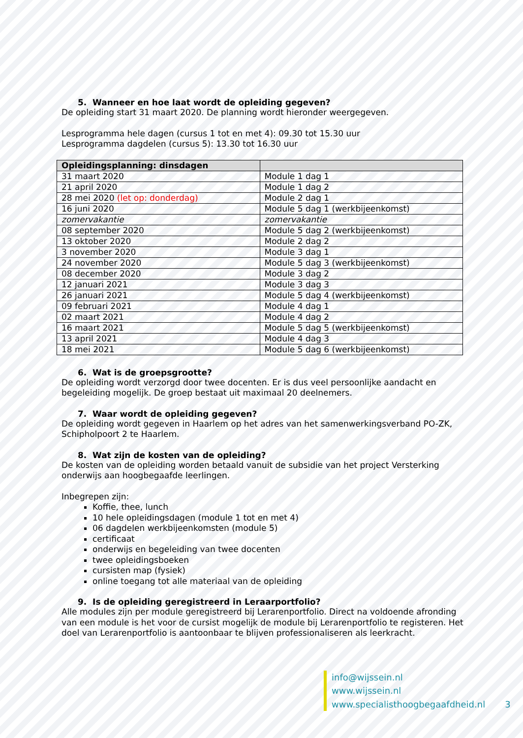5. Wanneer en hoe laat wordt de opleiding gegeven?
De opleiding start 31 maart 2020. De planning wordt hieronder weergegeven.
Lesprogramma hele dagen (cursus 1 tot en met 4): 09.30 tot 15.30 uur
Lesprogramma dagdelen (cursus 5): 13.30 tot 16.30 uur
| Opleidingsplanning: dinsdagen | |
| --- | --- |
| 31 maart 2020 | Module 1 dag 1 |
| 21 april 2020 | Module 1 dag 2 |
| 28 mei 2020 (let op: donderdag) | Module 2 dag 1 |
| 16 juni 2020 | Module 5 dag 1 (werkbijeenkomst) |
| zomervakantie | zomervakantie |
| 08 september 2020 | Module 5 dag 2 (werkbijeenkomst) |
| 13 oktober 2020 | Module 2 dag 2 |
| 3 november 2020 | Module 3 dag 1 |
| 24 november 2020 | Module 5 dag 3 (werkbijeenkomst) |
| 08 december 2020 | Module 3 dag 2 |
| 12 januari 2021 | Module 3 dag 3 |
| 26 januari 2021 | Module 5 dag 4 (werkbijeenkomst) |
| 09 februari 2021 | Module 4 dag 1 |
| 02 maart 2021 | Module 4 dag 2 |
| 16 maart 2021 | Module 5 dag 5 (werkbijeenkomst) |
| 13 april 2021 | Module 4 dag 3 |
| 18 mei 2021 | Module 5 dag 6 (werkbijeenkomst) |
6. Wat is de groepsgrootte?
De opleiding wordt verzorgd door twee docenten. Er is dus veel persoonlijke aandacht en begeleiding mogelijk. De groep bestaat uit maximaal 20 deelnemers.
7. Waar wordt de opleiding gegeven?
De opleiding wordt gegeven in Haarlem op het adres van het samenwerkingsverband PO-ZK, Schipholpoort 2 te Haarlem.
8. Wat zijn de kosten van de opleiding?
De kosten van de opleiding worden betaald vanuit de subsidie van het project Versterking onderwijs aan hoogbegaafde leerlingen.
Inbegrepen zijn:
Koffie, thee, lunch
10 hele opleidingsdagen (module 1 tot en met 4)
06 dagdelen werkbijeenkomsten (module 5)
certificaat
onderwijs en begeleiding van twee docenten
twee opleidingsboeken
cursisten map (fysiek)
online toegang tot alle materiaal van de opleiding
9. Is de opleiding geregistreerd in Leraarportfolio?
Alle modules zijn per module geregistreerd bij Lerarenportfolio. Direct na voldoende afronding van een module is het voor de cursist mogelijk de module bij Lerarenportfolio te registeren. Het doel van Lerarenportfolio is aantoonbaar te blijven professionaliseren als leerkracht.
info@wijssein.nl
www.wijssein.nl
www.specialisthoogbegaafdheid.nl
3